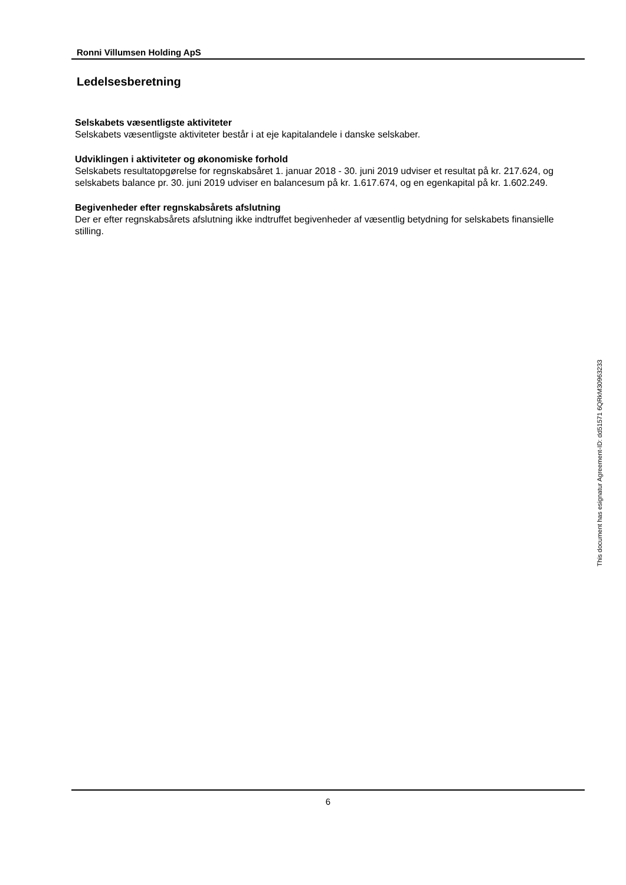Ronni Villumsen Holding ApS
Ledelsesberetning
Selskabets væsentligste aktiviteter
Selskabets væsentligste aktiviteter består i at eje kapitalandele i danske selskaber.
Udviklingen i aktiviteter og økonomiske forhold
Selskabets resultatopgørelse for regnskabsåret 1. januar 2018 - 30. juni 2019 udviser et resultat på kr. 217.624, og selskabets balance pr. 30. juni 2019 udviser en balancesum på kr. 1.617.674, og en egenkapital på kr. 1.602.249.
Begivenheder efter regnskabsårets afslutning
Der er efter regnskabsårets afslutning ikke indtruffet begivenheder af væsentlig betydning for selskabets finansielle stilling.
This document has esignatur Agreement-ID: dd51571 6QRkM30963233
6